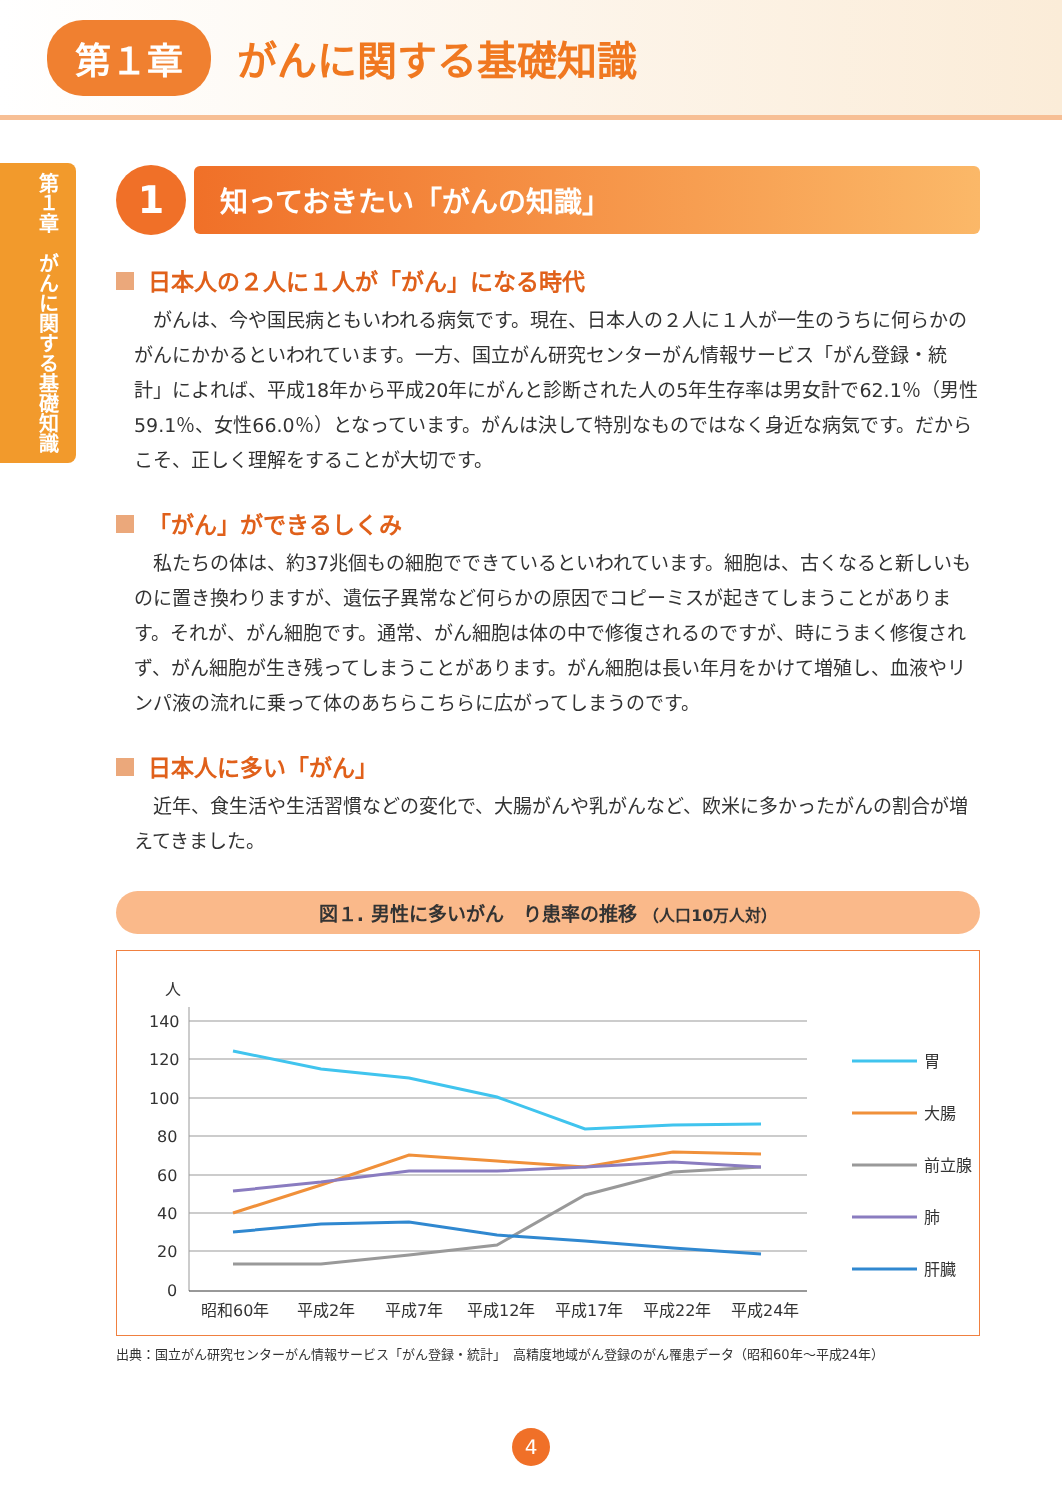第１章
がんに関する基礎知識
第１章　がんに関する基礎知識
1
知っておきたい「がんの知識」
日本人の２人に１人が「がん」になる時代
がんは、今や国民病ともいわれる病気です。現在、日本人の２人に１人が一生のうちに何らかのがんにかかるといわれています。一方、国立がん研究センターがん情報サービス「がん登録・統計」によれば、平成18年から平成20年にがんと診断された人の5年生存率は男女計で62.1％（男性59.1％、女性66.0％）となっています。がんは決して特別なものではなく身近な病気です。だからこそ、正しく理解をすることが大切です。
「がん」ができるしくみ
私たちの体は、約37兆個もの細胞でできているといわれています。細胞は、古くなると新しいものに置き換わりますが、遺伝子異常など何らかの原因でコピーミスが起きてしまうことがあります。それが、がん細胞です。通常、がん細胞は体の中で修復されるのですが、時にうまく修復されず、がん細胞が生き残ってしまうことがあります。がん細胞は長い年月をかけて増殖し、血液やリンパ液の流れに乗って体のあちらこちらに広がってしまうのです。
日本人に多い「がん」
近年、食生活や生活習慣などの変化で、大腸がんや乳がんなど、欧米に多かったがんの割合が増えてきました。
図１. 男性に多いがん　り患率の推移 （人口10万人対）
人
140
120
100
80
60
40
20
0
昭和60年
平成2年
平成7年
平成12年
平成17年
平成22年
平成24年
胃
大腸
前立腺
肺
肝臓
出典：国立がん研究センターがん情報サービス「がん登録・統計」　高精度地域がん登録のがん罹患データ（昭和60年〜平成24年）
4